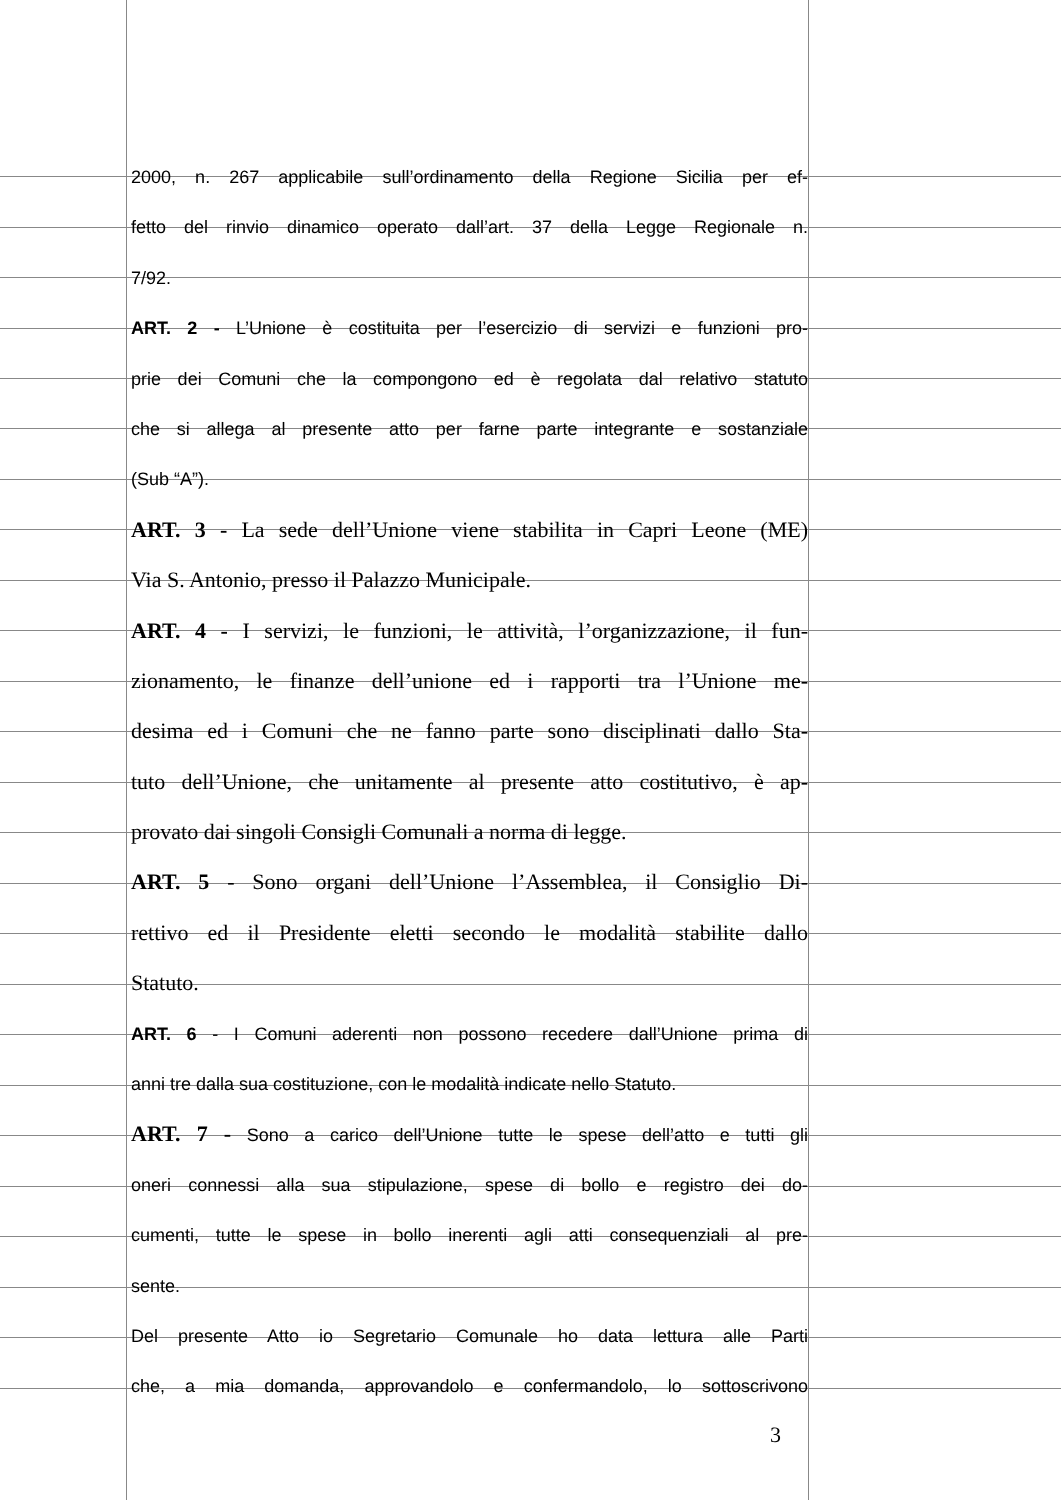2000, n. 267 applicabile sull’ordinamento della Regione Sicilia per ef-
fetto del rinvio dinamico operato dall’art. 37 della Legge Regionale n.
7/92.
ART. 2 - L’Unione è costituita per l’esercizio di servizi e funzioni pro-
prie dei Comuni che la compongono ed è regolata dal relativo statuto
che si allega al presente atto per farne parte integrante e sostanziale
(Sub “A”).
ART. 3 - La sede dell’Unione viene stabilita in Capri Leone (ME)
Via S. Antonio, presso il Palazzo Municipale.
ART. 4 - I servizi, le funzioni, le attività, l’organizzazione, il fun-
zionamento, le finanze dell’unione ed i rapporti tra l’Unione me-
desima ed i Comuni che ne fanno parte sono disciplinati dallo Sta-
tuto dell’Unione, che unitamente al presente atto costitutivo, è ap-
provato dai singoli Consigli Comunali a norma di legge.
ART. 5 - Sono organi dell’Unione l’Assemblea, il Consiglio Di-
rettivo ed il Presidente eletti secondo le modalità stabilite dallo
Statuto.
ART. 6 - I Comuni aderenti non possono recedere dall’Unione prima di
anni tre dalla sua costituzione, con le modalità indicate nello Statuto.
ART. 7 - Sono a carico dell’Unione tutte le spese dell’atto e tutti gli
oneri connessi alla sua stipulazione, spese di bollo e registro dei do-
cumenti, tutte le spese in bollo inerenti agli atti consequenziali al pre-
sente.
Del presente Atto io Segretario Comunale ho data lettura alle Parti
che, a mia domanda, approvandolo e confermandolo, lo sottoscrivono
3